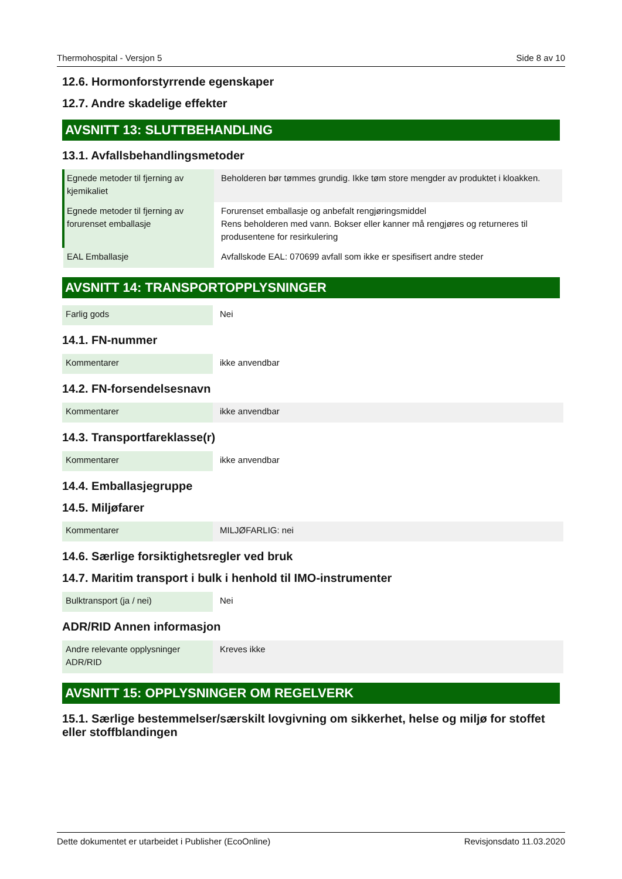Thermohospital - Versjon 5 Side 8 av 10
12.6. Hormonforstyrrende egenskaper
12.7. Andre skadelige effekter
AVSNITT 13: SLUTTBEHANDLING
13.1. Avfallsbehandlingsmetoder
| Egnede metoder til fjerning av kjemikaliet | Beholderen bør tømmes grundig. Ikke tøm store mengder av produktet i kloakken. |
| Egnede metoder til fjerning av forurenset emballasje | Forurenset emballasje og anbefalt rengjøringsmiddel Rens beholderen med vann. Bokser eller kanner må rengjøres og returneres til produsentene for resirkulering |
| EAL Emballasje | Avfallskode EAL: 070699 avfall som ikke er spesifisert andre steder |
AVSNITT 14: TRANSPORTOPPLYSNINGER
| Farlig gods | Nei |
14.1. FN-nummer
| Kommentarer | ikke anvendbar |
14.2. FN-forsendelsesnavn
| Kommentarer | ikke anvendbar |
14.3. Transportfareklasse(r)
| Kommentarer | ikke anvendbar |
14.4. Emballasjegruppe
14.5. Miljøfarer
| Kommentarer | MILJØFARLIG: nei |
14.6. Særlige forsiktighetsregler ved bruk
14.7. Maritim transport i bulk i henhold til IMO-instrumenter
| Bulktransport (ja / nei) | Nei |
ADR/RID Annen informasjon
| Andre relevante opplysninger ADR/RID | Kreves ikke |
AVSNITT 15: OPPLYSNINGER OM REGELVERK
15.1. Særlige bestemmelser/særskilt lovgivning om sikkerhet, helse og miljø for stoffet eller stoffblandingen
Dette dokumentet er utarbeidet i Publisher (EcoOnline) Revisjonsdato 11.03.2020